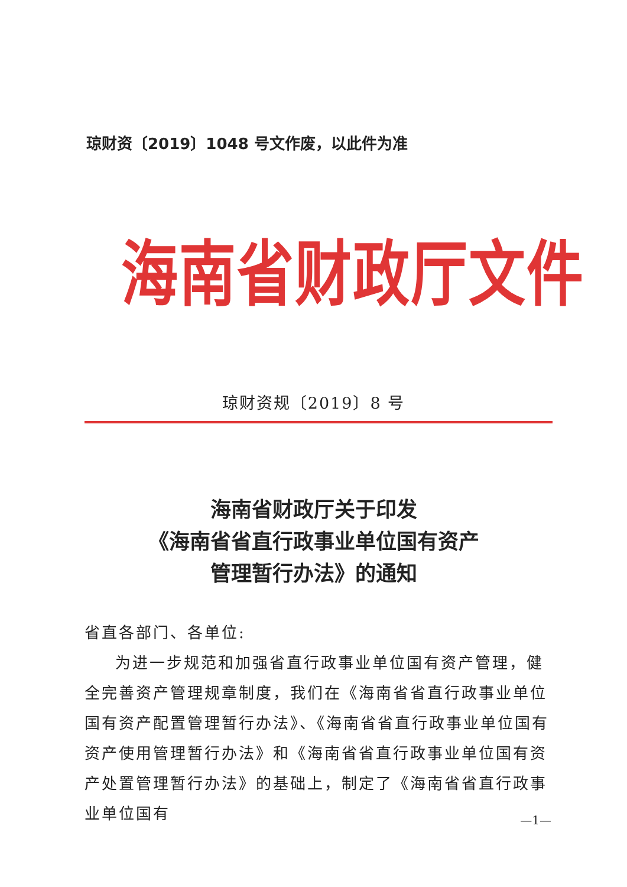琼财资〔2019〕1048 号文作废，以此件为准
海南省财政厅文件
琼财资规〔2019〕8 号
海南省财政厅关于印发
《海南省省直行政事业单位国有资产
管理暂行办法》的通知
省直各部门、各单位:
为进一步规范和加强省直行政事业单位国有资产管理，健全完善资产管理规章制度，我们在《海南省省直行政事业单位国有资产配置管理暂行办法》、《海南省省直行政事业单位国有资产使用管理暂行办法》和《海南省省直行政事业单位国有资产处置管理暂行办法》的基础上，制定了《海南省省直行政事业单位国有
—1—